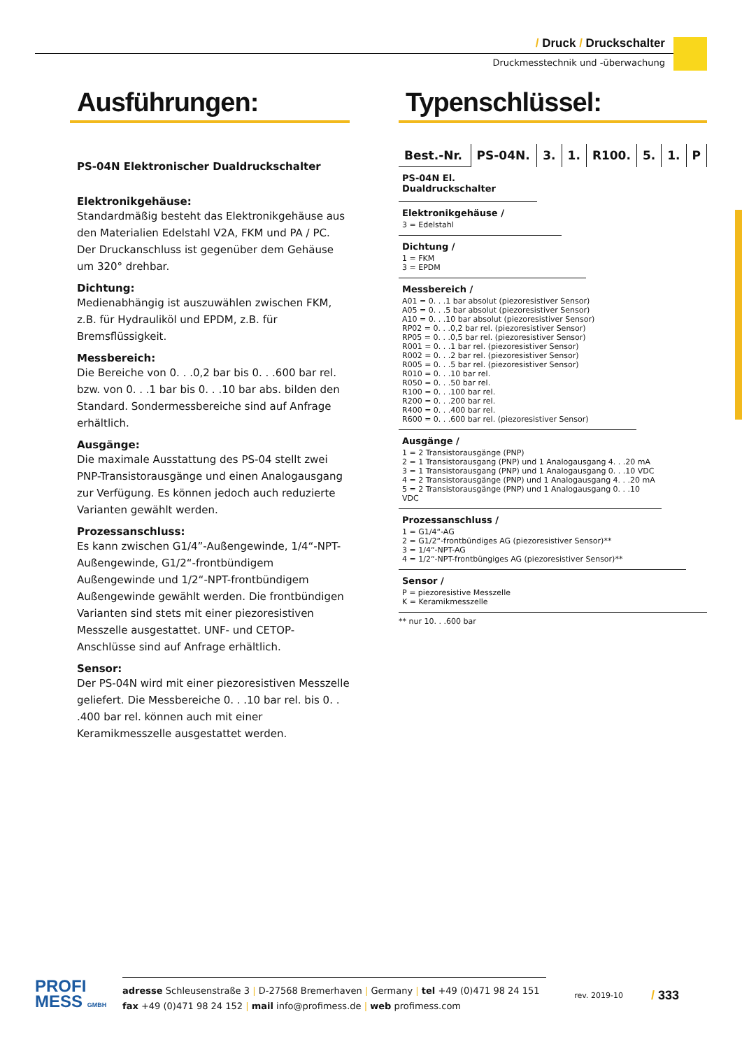/ Druck / Druckschalter
Druckmesstechnik und -überwachung
Ausführungen:
PS-04N Elektronischer Dualdruckschalter
Elektronikgehäuse:
Standardmäßig besteht das Elektronikgehäuse aus den Materialien Edelstahl V2A, FKM und PA / PC. Der Druck­anschluss ist gegenüber dem Gehäuse um 320° drehbar.
Dichtung:
Medienabhängig ist auszuwählen zwischen FKM, z.B. für Hydrauliköl und EPDM, z.B. für Bremsflüssigkeit.
Messbereich:
Die Bereiche von 0. . .0,2 bar bis 0. . .600 bar rel. bzw. von 0. . .1 bar bis 0. . .10 bar abs. bilden den Standard. Sondermessbereiche sind auf Anfrage erhältlich.
Ausgänge:
Die maximale Ausstattung des PS-04 stellt zwei PNP-Transistorausgänge und einen Analogausgang zur Verfügung. Es können jedoch auch reduzierte Varianten gewählt werden.
Prozessanschluss:
Es kann zwischen G1/4”-Außengewinde, 1/4“-NPT-Außen­gewinde, G1/2“-frontbündigem Außengewinde und 1/2“-NPT-frontbündigem Außengewinde gewählt werden. Die front­bündigen Varianten sind stets mit einer piezoresistiven Messzelle ausgestattet. UNF- und CETOP-Anschlüsse sind auf Anfrage erhältlich.
Sensor:
Der PS-04N wird mit einer piezoresistiven Messzelle gelie­fert. Die Messbereiche 0. . .10 bar rel. bis 0. . .400 bar rel. kön­nen auch mit einer Keramikmesszelle ausgestattet werden.
Typenschlüssel:
| Best.-Nr. | PS-04N. | 3. | 1. | R100. | 5. | 1. | P |
| PS-04N El. Dualdruckschalter | | | | | | | |
| Elektronikgehäuse / 3 = Edelstahl | | | | | | | |
| Dichtung / 1 = FKM 3 = EPDM | | | | | | | |
| Messbereich / A01 = 0. . .1 bar absolut (piezoresistiver Sensor) A05 = 0. . .5 bar absolut (piezoresistiver Sensor) A10 = 0. . .10 bar absolut (piezoresistiver Sensor) RP02 = 0. . .0,2 bar rel. (piezoresistiver Sensor) RP05 = 0. . .0,5 bar rel. (piezoresistiver Sensor) R001 = 0. . .1 bar rel. (piezoresistiver Sensor) R002 = 0. . .2 bar rel. (piezoresistiver Sensor) R005 = 0. . .5 bar rel. (piezoresistiver Sensor) R010 = 0. . .10 bar rel. R050 = 0. . .50 bar rel. R100 = 0. . .100 bar rel. R200 = 0. . .200 bar rel. R400 = 0. . .400 bar rel. R600 = 0. . .600 bar rel. (piezoresistiver Sensor) | | | | | | | |
| Ausgänge / 1 = 2 Transistorausgänge (PNP) 2 = 1 Transistorausgang (PNP) und 1 Analogausgang 4. . .20 mA 3 = 1 Transistorausgang (PNP) und 1 Analogausgang 0. . .10 VDC 4 = 2 Transistorausgänge (PNP) und 1 Analogausgang 4. . .20 mA 5 = 2 Transistorausgänge (PNP) und 1 Analogausgang 0. . .10 VDC | | | | | | | |
| Prozessanschluss / 1 = G1/4“-AG 2 = G1/2“-frontbündiges AG (piezoresistiver Sensor)** 3 = 1/4“-NPT-AG 4 = 1/2“-NPT-frontbüngiges AG (piezoresistiver Sensor)** | | | | | | | |
| Sensor / P = piezoresistive Messzelle K = Keramikmesszelle | | | | | | | |
** nur 10. . .600 bar
PROFI
MESS GMBH
adresse Schleusenstraße 3 | D-27568 Bremerhaven | Germany | tel +49 (0)471 98 24 151
fax +49 (0)471 98 24 152 | mail info@profimess.de | web profimess.com
rev. 2019-10
/ 333